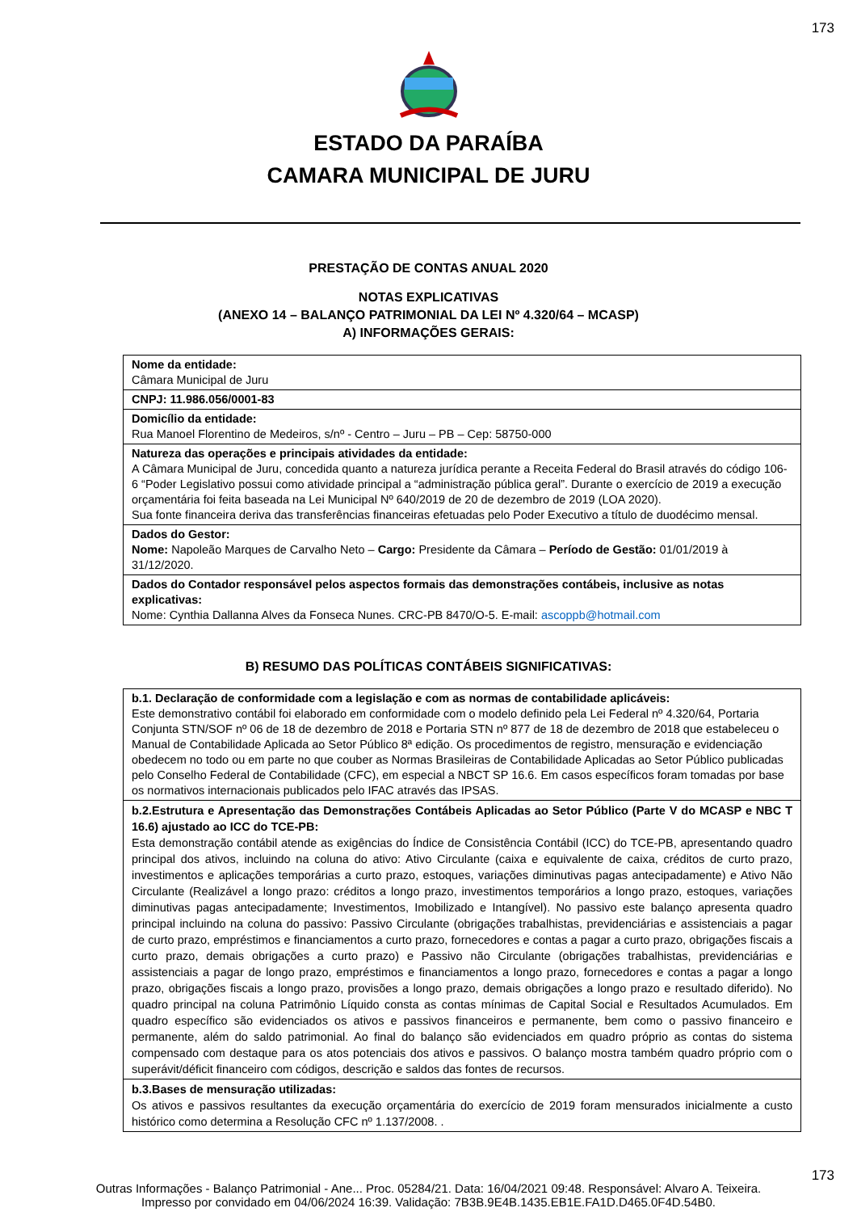173
ESTADO DA PARAÍBA
CAMARA MUNICIPAL DE JURU
PRESTAÇÃO DE CONTAS ANUAL 2020
NOTAS EXPLICATIVAS
(ANEXO 14 – BALANÇO PATRIMONIAL DA LEI Nº 4.320/64 – MCASP)
A) INFORMAÇÕES GERAIS:
| Nome da entidade: Câmara Municipal de Juru |
| CNPJ: 11.986.056/0001-83 |
| Domicílio da entidade: Rua Manoel Florentino de Medeiros, s/nº - Centro – Juru – PB – Cep: 58750-000 |
| Natureza das operações e principais atividades da entidade: A Câmara Municipal de Juru, concedida quanto a natureza jurídica perante a Receita Federal do Brasil através do código 106-6 “Poder Legislativo possui como atividade principal a “administração pública geral”. Durante o exercício de 2019 a execução orçamentária foi feita baseada na Lei Municipal Nº 640/2019 de 20 de dezembro de 2019 (LOA 2020). Sua fonte financeira deriva das transferências financeiras efetuadas pelo Poder Executivo a título de duodécimo mensal. |
| Dados do Gestor: Nome: Napoleão Marques de Carvalho Neto – Cargo: Presidente da Câmara – Período de Gestão: 01/01/2019 à 31/12/2020. |
| Dados do Contador responsável pelos aspectos formais das demonstrações contábeis, inclusive as notas explicativas: Nome: Cynthia Dallanna Alves da Fonseca Nunes. CRC-PB 8470/O-5. E-mail: ascoppb@hotmail.com |
B) RESUMO DAS POLÍTICAS CONTÁBEIS SIGNIFICATIVAS:
| b.1. Declaração de conformidade com a legislação e com as normas de contabilidade aplicáveis: Este demonstrativo contábil foi elaborado em conformidade com o modelo definido pela Lei Federal nº 4.320/64, Portaria Conjunta STN/SOF nº 06 de 18 de dezembro de 2018 e Portaria STN nº 877 de 18 de dezembro de 2018 que estabeleceu o Manual de Contabilidade Aplicada ao Setor Público 8ª edição. Os procedimentos de registro, mensuração e evidenciação obedecem no todo ou em parte no que couber as Normas Brasileiras de Contabilidade Aplicadas ao Setor Público publicadas pelo Conselho Federal de Contabilidade (CFC), em especial a NBCT SP 16.6. Em casos específicos foram tomadas por base os normativos internacionais publicados pelo IFAC através das IPSAS. |
| b.2.Estrutura e Apresentação das Demonstrações Contábeis Aplicadas ao Setor Público (Parte V do MCASP e NBC T 16.6) ajustado ao ICC do TCE-PB: Esta demonstração contábil atende as exigências do Índice de Consistência Contábil (ICC) do TCE-PB, apresentando quadro principal dos ativos, incluindo na coluna do ativo: Ativo Circulante (caixa e equivalente de caixa, créditos de curto prazo, investimentos e aplicações temporárias a curto prazo, estoques, variações diminutivas pagas antecipadamente) e Ativo Não Circulante (Realizável a longo prazo: créditos a longo prazo, investimentos temporários a longo prazo, estoques, variações diminutivas pagas antecipadamente; Investimentos, Imobilizado e Intangível). No passivo este balanço apresenta quadro principal incluindo na coluna do passivo: Passivo Circulante (obrigações trabalhistas, previdenciárias e assistenciais a pagar de curto prazo, empréstimos e financiamentos a curto prazo, fornecedores e contas a pagar a curto prazo, obrigações fiscais a curto prazo, demais obrigações a curto prazo) e Passivo não Circulante (obrigações trabalhistas, previdenciárias e assistenciais a pagar de longo prazo, empréstimos e financiamentos a longo prazo, fornecedores e contas a pagar a longo prazo, obrigações fiscais a longo prazo, provisões a longo prazo, demais obrigações a longo prazo e resultado diferido). No quadro principal na coluna Patrimônio Líquido consta as contas mínimas de Capital Social e Resultados Acumulados. Em quadro específico são evidenciados os ativos e passivos financeiros e permanente, bem como o passivo financeiro e permanente, além do saldo patrimonial. Ao final do balanço são evidenciados em quadro próprio as contas do sistema compensado com destaque para os atos potenciais dos ativos e passivos. O balanço mostra também quadro próprio com o superávit/déficit financeiro com códigos, descrição e saldos das fontes de recursos. |
| b.3.Bases de mensuração utilizadas: Os ativos e passivos resultantes da execução orçamentária do exercício de 2019 foram mensurados inicialmente a custo histórico como determina a Resolução CFC nº 1.137/2008. . |
173
Outras Informações - Balanço Patrimonial - Ane... Proc. 05284/21. Data: 16/04/2021 09:48. Responsável: Alvaro A. Teixeira.
Impresso por convidado em 04/06/2024 16:39. Validação: 7B3B.9E4B.1435.EB1E.FA1D.D465.0F4D.54B0.